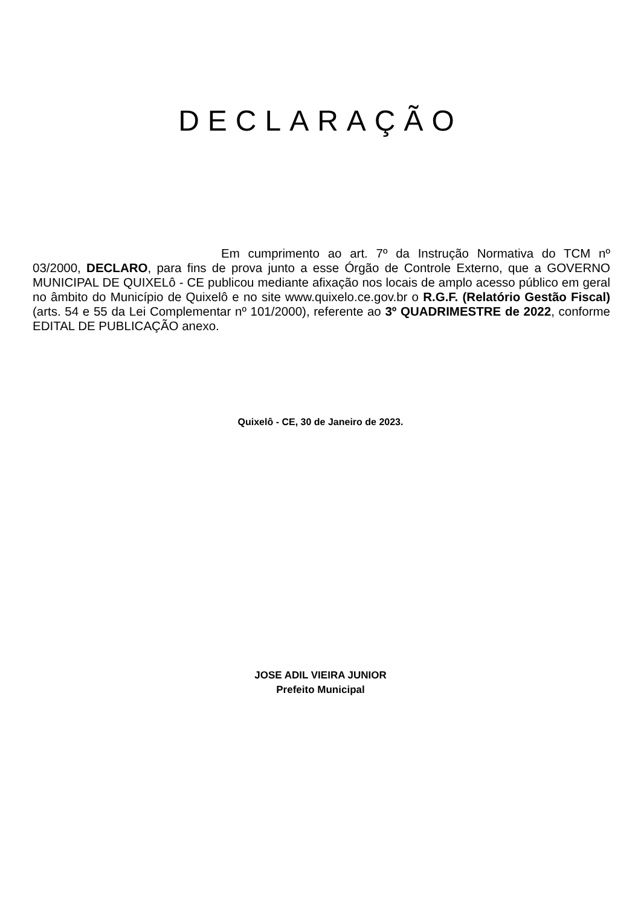DECLARAÇÃO
Em cumprimento ao art. 7º da Instrução Normativa do TCM nº 03/2000, DECLARO, para fins de prova junto a esse Órgão de Controle Externo, que a GOVERNO MUNICIPAL DE QUIXELô - CE publicou mediante afixação nos locais de amplo acesso público em geral no âmbito do Município de Quixelô e no site www.quixelo.ce.gov.br o R.G.F. (Relatório Gestão Fiscal) (arts. 54 e 55 da Lei Complementar nº 101/2000), referente ao 3º QUADRIMESTRE de 2022, conforme EDITAL DE PUBLICAÇÃO anexo.
Quixelô - CE, 30 de Janeiro de 2023.
JOSE ADIL VIEIRA JUNIOR
Prefeito Municipal